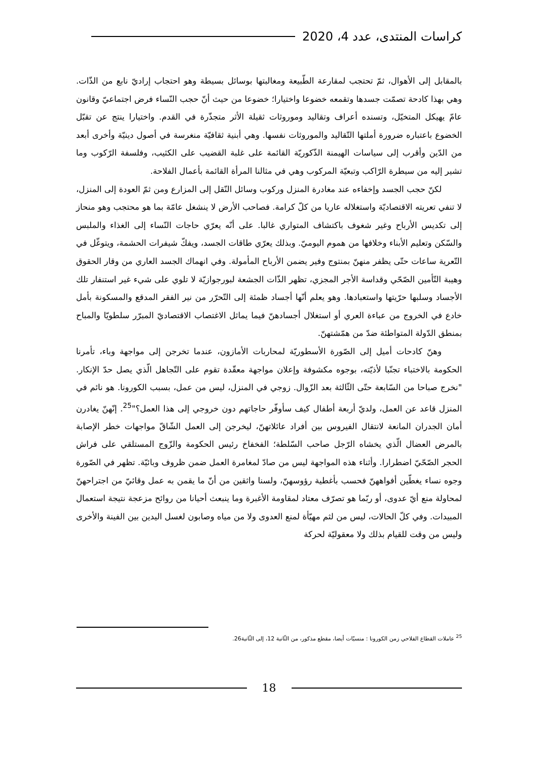كراسات المنتدى، عدد 4، 2020
بالمقابل إلى الأهوال، ثمّ تحتجب لمقارعة الطّبيعة ومغالبتها بوسائل بسيطة وهو احتجاب إراديّ نابع من الذّات. وهي بهذا كادحة تصمّت جسدها وتقمعه خضوعا واختيارا؛ خضوعا من حيث أنّ حجب النّساء فرض اجتماعيّ وقانون عامّ يهيكل المتخيّل، وتسنده أعراف وتقاليد وموروثات ثقيلة الأثر متجذّرة في القدم. واختيارا ينتج عن تقبّل الخضوع باعتباره ضرورة أملتها التّقاليد والموروثات نفسها. وهي أبنية ثقافيّة منغرسة في أصول دينيّة وأخرى أبعد من الدّين وأقرب إلى سياسات الهيمنة الذّكوريّة القائمة على غلبة القضيب على الكثيب، وفلسفة الرّكوب وما تشير إليه من سيطرة الرّاكب وتبعيّة المركوب وهي في مثالنا المرأة القائمة بأعمال الفلاحة.
لكنّ حجب الجسد وإخفاءه عند مغادرة المنزل وركوب وسائل النّقل إلى المزارع ومن ثمّ العودة إلى المنزل، لا تنفي تعريته الاقتصاديّة واستغلاله عاريا من كلّ كرامة. فصاحب الأرض لا ينشغل عامّة بما هو محتجب وهو منحاز إلى تكديس الأرباح وغير شغوف باكتشاف المتواري غالبا. على أنّه يعرّي حاجات النّساء إلى الغذاء والملبس والسّكن وتعليم الأبناء وخلافها من هموم اليوميّ. وبذلك يعرّي طاقات الجسد، ويفكّ شيفرات الحشمة، ويتوغّل في التّعرية ساعات حتّى يظفر منهنّ بمنتوج وفير يضمن الأرباح المأمولة. وفي انهماك الجسد العاري من وقار الحقوق وهيبة التّأمين الصّحّي وقداسة الأجر المجزي، تظهر الذّات الجشعة لبورجوازيّة لا تلوي على شيء غير استنفار تلك الأجساد وسلبها حرّيتها واستعبادها. وهو يعلم أنّها أجساد ظمئة إلى التّحرّر من نير الفقر المدقع والمسكونة بأمل خادع في الخروج من عباءة العري أو استغلال أجسادهنّ فيما يماثل الاغتصاب الاقتصاديّ المبرّر سلطويّا والمباح بمنطق الدّولة المتواطئة ضدّ من همّشتهنّ.
وهنّ كادحات أميل إلى الصّورة الأسطوريّة لمحاربات الأمازون، عندما تخرجن إلى مواجهة وباء، تأمرنا الحكومة بالاختباء تجنّبا لأذيّته، بوجوه مكشوفة وإعلان مواجهة معقّدة تقوم على التّجاهل الّذي يصل حدّ الإنكار. "نخرج صباحا من السّابعة حتّى الثّالثة بعد الزّوال. زوجي في المنزل، ليس من عمل، بسبب الكورونا. هو نائم في المنزل قاعد عن العمل، ولديّ أربعة أطفال كيف سأوفّر حاجاتهم دون خروجي إلى هذا العمل؟"<sup>25</sup>. إنّهنّ يغادرن أمان الجدران المانعة لانتقال الفيروس بين أفراد عائلاتهنّ، ليخرجن إلى العمل الشّاقّ مواجهات خطر الإصابة بالمرض العضال الّذي يخشاه الرّجل صاحب السّلطة؛ الفخفاخ رئيس الحكومة والزّوج المستلقي على فراش الحجر الصّحّيّ اضطرارا. وأثناء هذه المواجهة ليس من صادّ لمغامرة العمل ضمن ظروف وبائيّة. تظهر في الصّورة وجوه نساء يغطّين أفواههنّ فحسب بأغطية رؤوسهنّ، ولسنا واثقين من أنّ ما يقمن به عمل وقائيّ من اجتراحهنّ لمحاولة منع أيّ عدوى، أو ربّما هو تصرّف معتاد لمقاومة الأغبرة وما ينبعث أحيانا من روائح مزعجة نتيجة استعمال المبيدات. وفي كلّ الحالات، ليس من لثم مهيّأة لمنع العدوى ولا من مياه وصابون لغسل اليدين بين الفينة والأخرى وليس من وقت للقيام بذلك ولا معقوليّة لحركة
<sup>25</sup> عاملات القطاع الفلاحي زمن الكورونا : منسيّات أيضا، مقطع مذكور، من الثّانية 12، إلى الثّانية26.
18